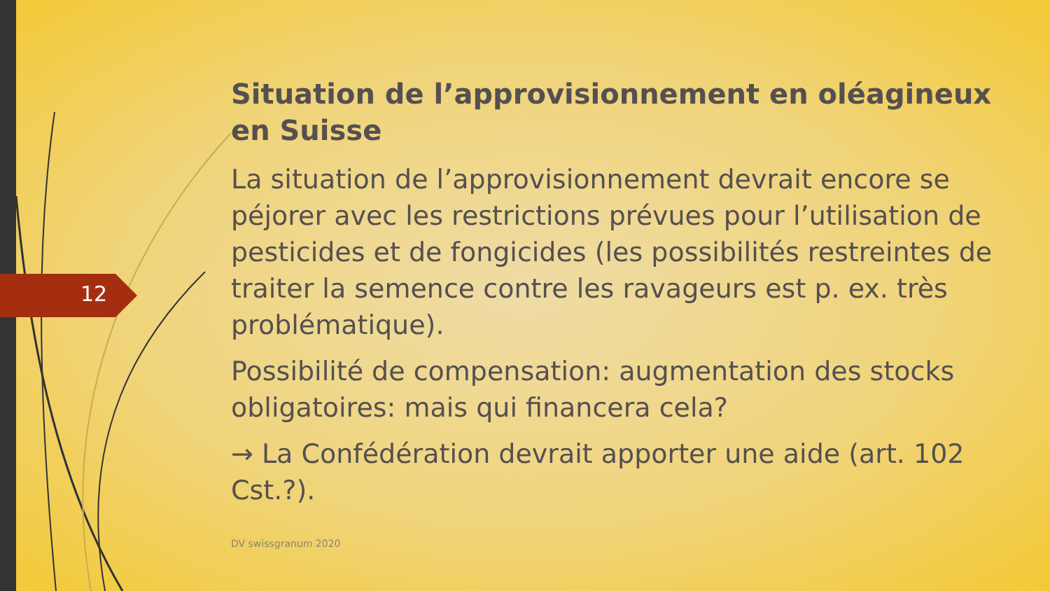12
Situation de l’approvisionnement en oléagineux en Suisse
La situation de l’approvisionnement devrait encore se péjorer avec les restrictions prévues pour l’utilisation de pesticides et de fongicides (les possibilités restreintes de traiter la semence contre les ravageurs est p. ex. très problématique).
Possibilité de compensation: augmentation des stocks obligatoires: mais qui financera cela?
→ La Confédération devrait apporter une aide (art. 102 Cst.?).
DV swissgranum 2020